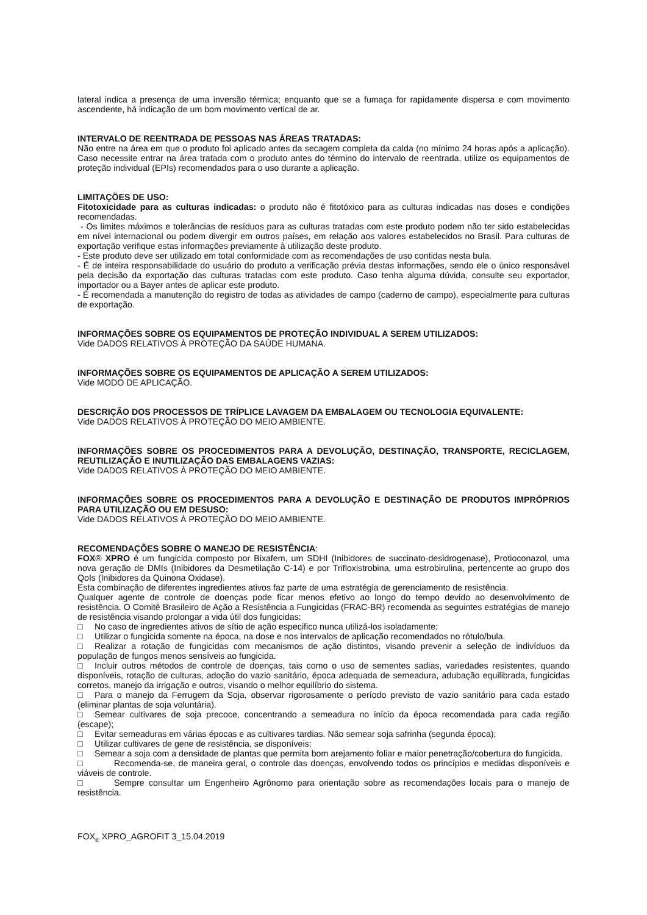lateral indica a presença de uma inversão térmica; enquanto que se a fumaça for rapidamente dispersa e com movimento ascendente, há indicação de um bom movimento vertical de ar.
INTERVALO DE REENTRADA DE PESSOAS NAS ÁREAS TRATADAS:
Não entre na área em que o produto foi aplicado antes da secagem completa da calda (no mínimo 24 horas após a aplicação). Caso necessite entrar na área tratada com o produto antes do término do intervalo de reentrada, utilize os equipamentos de proteção individual (EPIs) recomendados para o uso durante a aplicação.
LIMITAÇÕES DE USO:
Fitotoxicidade para as culturas indicadas: o produto não é fitotóxico para as culturas indicadas nas doses e condições recomendadas.
- Os limites máximos e tolerâncias de resíduos para as culturas tratadas com este produto podem não ter sido estabelecidas em nível internacional ou podem divergir em outros países, em relação aos valores estabelecidos no Brasil. Para culturas de exportação verifique estas informações previamente à utilização deste produto.
- Este produto deve ser utilizado em total conformidade com as recomendações de uso contidas nesta bula.
- É de inteira responsabilidade do usuário do produto a verificação prévia destas informações, sendo ele o único responsável pela decisão da exportação das culturas tratadas com este produto. Caso tenha alguma dúvida, consulte seu exportador, importador ou a Bayer antes de aplicar este produto.
- É recomendada a manutenção do registro de todas as atividades de campo (caderno de campo), especialmente para culturas de exportação.
INFORMAÇÕES SOBRE OS EQUIPAMENTOS DE PROTEÇÃO INDIVIDUAL A SEREM UTILIZADOS:
Vide DADOS RELATIVOS À PROTEÇÃO DA SAÚDE HUMANA.
INFORMAÇÕES SOBRE OS EQUIPAMENTOS DE APLICAÇÃO A SEREM UTILIZADOS:
Vide MODO DE APLICAÇÃO.
DESCRIÇÃO DOS PROCESSOS DE TRÍPLICE LAVAGEM DA EMBALAGEM OU TECNOLOGIA EQUIVALENTE:
Vide DADOS RELATIVOS À PROTEÇÃO DO MEIO AMBIENTE.
INFORMAÇÕES SOBRE OS PROCEDIMENTOS PARA A DEVOLUÇÃO, DESTINAÇÃO, TRANSPORTE, RECICLAGEM, REUTILIZAÇÃO E INUTILIZAÇÃO DAS EMBALAGENS VAZIAS:
Vide DADOS RELATIVOS À PROTEÇÃO DO MEIO AMBIENTE.
INFORMAÇÕES SOBRE OS PROCEDIMENTOS PARA A DEVOLUÇÃO E DESTINAÇÃO DE PRODUTOS IMPRÓPRIOS PARA UTILIZAÇÃO OU EM DESUSO:
Vide DADOS RELATIVOS À PROTEÇÃO DO MEIO AMBIENTE.
RECOMENDAÇÔES SOBRE O MANEJO DE RESISTÊNCIA:
FOX® XPRO é um fungicida composto por Bixafem, um SDHI (Inibidores de succinato-desidrogenase), Protioconazol, uma nova geração de DMIs (Inibidores da Desmetilação C-14) e por Trifloxistrobina, uma estrobirulina, pertencente ao grupo dos QoIs (Inibidores da Quinona Oxidase).
Esta combinação de diferentes ingredientes ativos faz parte de uma estratégia de gerenciamento de resistência.
Qualquer agente de controle de doenças pode ficar menos efetivo ao longo do tempo devido ao desenvolvimento de resistência. O Comitê Brasileiro de Ação a Resistência a Fungicidas (FRAC-BR) recomenda as seguintes estratégias de manejo de resistência visando prolongar a vida útil dos fungicidas:
□ No caso de ingredientes ativos de sítio de ação especifico nunca utilizá-los isoladamente;
□ Utilizar o fungicida somente na época, na dose e nos intervalos de aplicação recomendados no rótulo/bula.
□ Realizar a rotação de fungicidas com mecanismos de ação distintos, visando prevenir a seleção de indivíduos da população de fungos menos sensíveis ao fungicida.
□ Incluir outros métodos de controle de doenças, tais como o uso de sementes sadias, variedades resistentes, quando disponíveis, rotação de culturas, adoção do vazio sanitário, época adequada de semeadura, adubação equilibrada, fungicidas corretos, manejo da irrigação e outros, visando o melhor equilíbrio do sistema.
□ Para o manejo da Ferrugem da Soja, observar rigorosamente o período previsto de vazio sanitário para cada estado (eliminar plantas de soja voluntária).
□ Semear cultivares de soja precoce, concentrando a semeadura no início da época recomendada para cada região (escape);
□ Evitar semeaduras em várias épocas e as cultivares tardias. Não semear soja safrinha (segunda época);
□ Utilizar cultivares de gene de resistência, se disponíveis;
□ Semear a soja com a densidade de plantas que permita bom arejamento foliar e maior penetração/cobertura do fungicida.
□ Recomenda-se, de maneira geral, o controle das doenças, envolvendo todos os princípios e medidas disponíveis e viáveis de controle.
□ Sempre consultar um Engenheiro Agrônomo para orientação sobre as recomendações locais para o manejo de resistência.
FOX<sub>®</sub> XPRO_AGROFIT 3_15.04.2019